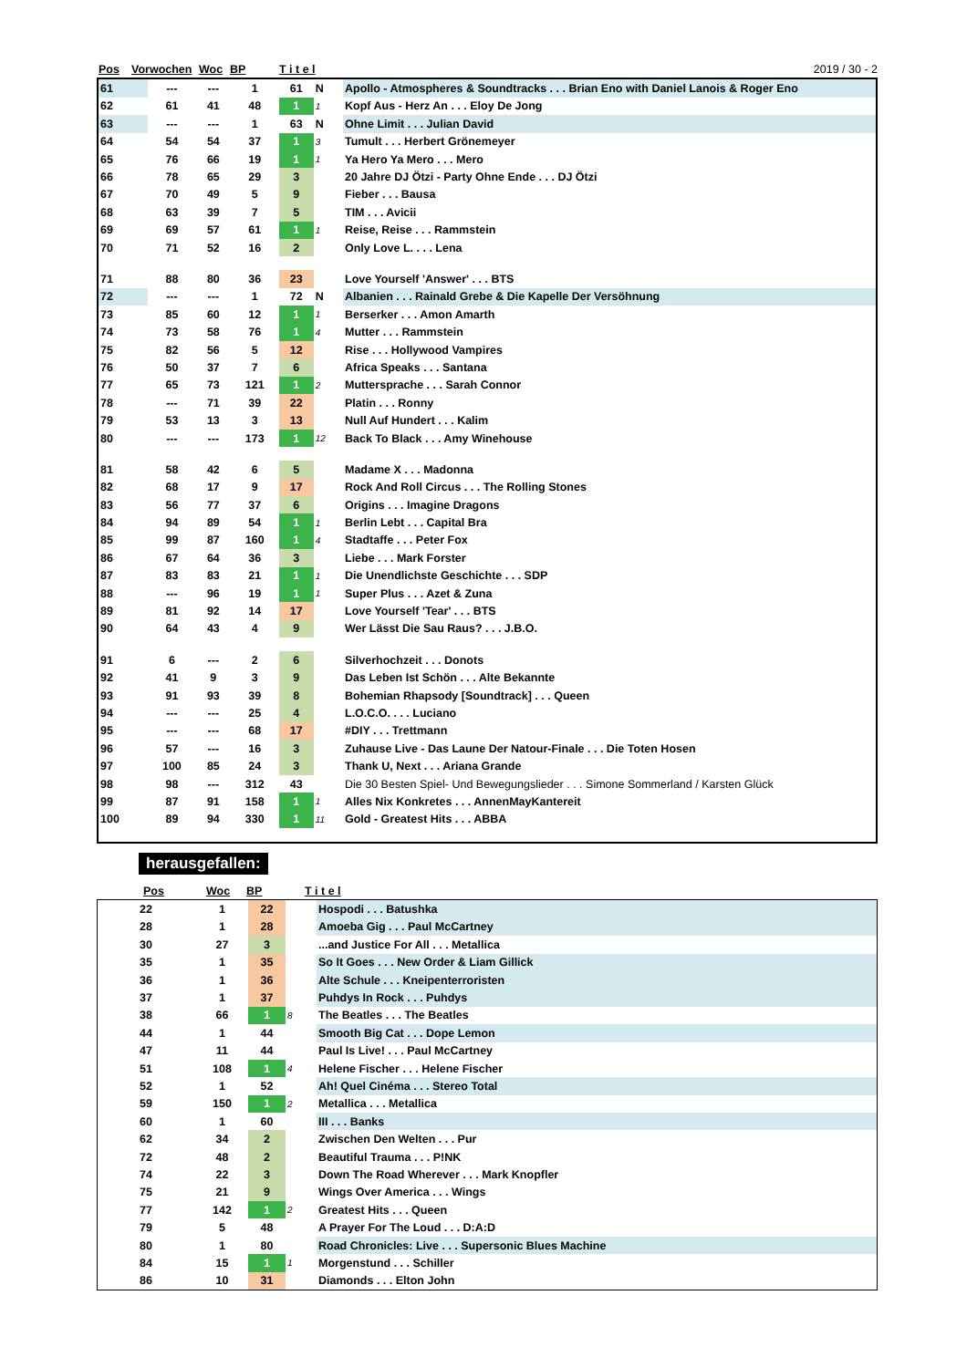| Pos | Vorwochen | Woc | BP | T i t e l | 2019 / 30 - 2 |
| --- | --- | --- | --- | --- | --- |
| 61 | --- | --- | 1 | 61 | N | Apollo - Atmospheres & Soundtracks . . . Brian Eno with Daniel Lanois & Roger Eno |
| 62 | 61 | 41 | 48 | 1 | 1 | Kopf Aus - Herz An . . . Eloy De Jong |
| 63 | --- | --- | 1 | 63 | N | Ohne Limit . . . Julian David |
| 64 | 54 | 54 | 37 | 1 | 3 | Tumult . . . Herbert Grönemeyer |
| 65 | 76 | 66 | 19 | 1 | 1 | Ya Hero Ya Mero . . . Mero |
| 66 | 78 | 65 | 29 | 3 | | 20 Jahre DJ Ötzi - Party Ohne Ende . . . DJ Ötzi |
| 67 | 70 | 49 | 5 | 9 | | Fieber . . . Bausa |
| 68 | 63 | 39 | 7 | 5 | | TIM . . . Avicii |
| 69 | 69 | 57 | 61 | 1 | 1 | Reise, Reise . . . Rammstein |
| 70 | 71 | 52 | 16 | 2 | | Only Love L. . . . Lena |
| 71 | 88 | 80 | 36 | 23 | | Love Yourself 'Answer' . . . BTS |
| 72 | --- | --- | 1 | 72 | N | Albanien . . . Rainald Grebe & Die Kapelle Der Versöhnung |
| 73 | 85 | 60 | 12 | 1 | 1 | Berserker . . . Amon Amarth |
| 74 | 73 | 58 | 76 | 1 | 4 | Mutter . . . Rammstein |
| 75 | 82 | 56 | 5 | 12 | | Rise . . . Hollywood Vampires |
| 76 | 50 | 37 | 7 | 6 | | Africa Speaks . . . Santana |
| 77 | 65 | 73 | 121 | 1 | 2 | Muttersprache . . . Sarah Connor |
| 78 | --- | 71 | 39 | 22 | | Platin . . . Ronny |
| 79 | 53 | 13 | 3 | 13 | | Null Auf Hundert . . . Kalim |
| 80 | --- | --- | 173 | 1 | 12 | Back To Black . . . Amy Winehouse |
| 81 | 58 | 42 | 6 | 5 | | Madame X . . . Madonna |
| 82 | 68 | 17 | 9 | 17 | | Rock And Roll Circus . . . The Rolling Stones |
| 83 | 56 | 77 | 37 | 6 | | Origins . . . Imagine Dragons |
| 84 | 94 | 89 | 54 | 1 | 1 | Berlin Lebt . . . Capital Bra |
| 85 | 99 | 87 | 160 | 1 | 4 | Stadtaffe . . . Peter Fox |
| 86 | 67 | 64 | 36 | 3 | | Liebe . . . Mark Forster |
| 87 | 83 | 83 | 21 | 1 | 1 | Die Unendlichste Geschichte . . . SDP |
| 88 | --- | 96 | 19 | 1 | 1 | Super Plus . . . Azet & Zuna |
| 89 | 81 | 92 | 14 | 17 | | Love Yourself 'Tear' . . . BTS |
| 90 | 64 | 43 | 4 | 9 | | Wer Lässt Die Sau Raus? . . . J.B.O. |
| 91 | 6 | --- | 2 | 6 | | Silverhochzeit . . . Donots |
| 92 | 41 | 9 | 3 | 9 | | Das Leben Ist Schön . . . Alte Bekannte |
| 93 | 91 | 93 | 39 | 8 | | Bohemian Rhapsody [Soundtrack] . . . Queen |
| 94 | --- | --- | 25 | 4 | | L.O.C.O. . . . Luciano |
| 95 | --- | --- | 68 | 17 | | #DIY . . . Trettmann |
| 96 | 57 | --- | 16 | 3 | | Zuhause Live - Das Laune Der Natour-Finale . . . Die Toten Hosen |
| 97 | 100 | 85 | 24 | 3 | | Thank U, Next . . . Ariana Grande |
| 98 | 98 | --- | 312 | 43 | | Die 30 Besten Spiel- Und Bewegungslieder . . . Simone Sommerland / Karsten Glück |
| 99 | 87 | 91 | 158 | 1 | 1 | Alles Nix Konkretes . . . AnnenMayKantereit |
| 100 | 89 | 94 | 330 | 1 | 11 | Gold - Greatest Hits . . . ABBA |
herausgefallen:
| | Pos | Woc | BP | T i t e l |
| --- | --- | --- | --- | --- |
| | 22 | 1 | 22 | | Hospodi . . . Batushka |
| | 28 | 1 | 28 | | Amoeba Gig . . . Paul McCartney |
| | 30 | 27 | 3 | | ...and Justice For All . . . Metallica |
| | 35 | 1 | 35 | | So It Goes . . . New Order & Liam Gillick |
| | 36 | 1 | 36 | | Alte Schule . . . Kneipenterroristen |
| | 37 | 1 | 37 | | Puhdys In Rock . . . Puhdys |
| | 38 | 66 | 1 | 8 | The Beatles . . . The Beatles |
| | 44 | 1 | 44 | | Smooth Big Cat . . . Dope Lemon |
| | 47 | 11 | 44 | | Paul Is Live! . . . Paul McCartney |
| | 51 | 108 | 1 | 4 | Helene Fischer . . . Helene Fischer |
| | 52 | 1 | 52 | | Ah! Quel Cinéma . . . Stereo Total |
| | 59 | 150 | 1 | 2 | Metallica . . . Metallica |
| | 60 | 1 | 60 | | III . . . Banks |
| | 62 | 34 | 2 | | Zwischen Den Welten . . . Pur |
| | 72 | 48 | 2 | | Beautiful Trauma . . . P!NK |
| | 74 | 22 | 3 | | Down The Road Wherever . . . Mark Knopfler |
| | 75 | 21 | 9 | | Wings Over America . . . Wings |
| | 77 | 142 | 1 | 2 | Greatest Hits . . . Queen |
| | 79 | 5 | 48 | | A Prayer For The Loud . . . D:A:D |
| | 80 | 1 | 80 | | Road Chronicles: Live . . . Supersonic Blues Machine |
| | 84 | 15 | 1 | 1 | Morgenstund . . . Schiller |
| | 86 | 10 | 31 | | Diamonds . . . Elton John |